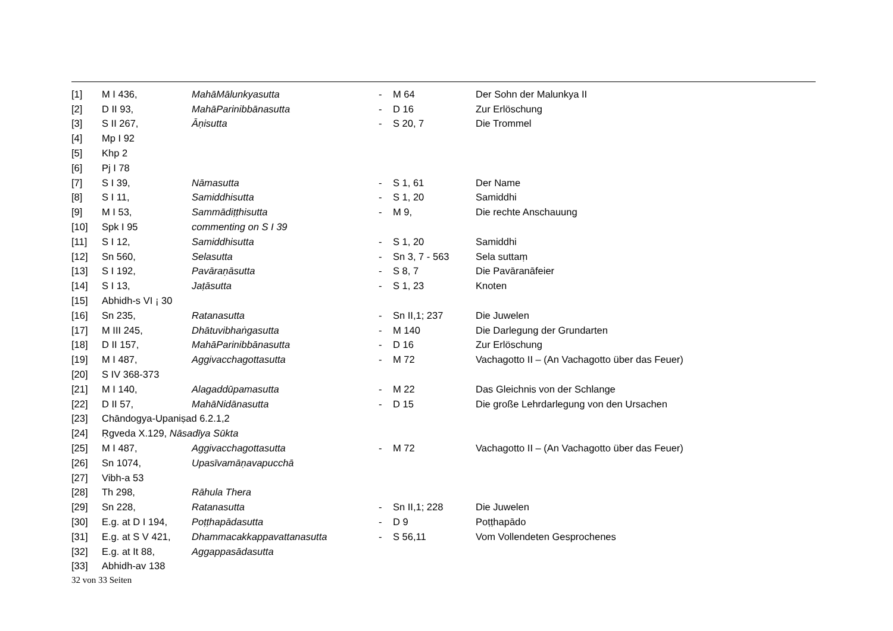| [1] | M I 436, | MahāMālunkyasutta | - | M 64 | Der Sohn der Malunkya II |
| [2] | D II 93, | MahāParinibbānasutta | - | D 16 | Zur Erlöschung |
| [3] | S II 267, | Āṇisutta | - | S 20, 7 | Die Trommel |
| [4] | Mp I 92 | | | | |
| [5] | Khp 2 | | | | |
| [6] | Pj I 78 | | | | |
| [7] | S I 39, | Nāmasutta | - | S 1, 61 | Der Name |
| [8] | S I 11, | Samiddhisutta | - | S 1, 20 | Samiddhi |
| [9] | M I 53, | Sammādiṭṭhisutta | - | M 9, | Die rechte Anschauung |
| [10] | Spk I 95 | commenting on S I 39 | | | |
| [11] | S I 12, | Samiddhisutta | - | S 1, 20 | Samiddhi |
| [12] | Sn 560, | Selasutta | - | Sn 3, 7 - 563 | Sela suttaṃ |
| [13] | S I 192, | Pavāraṇāsutta | - | S 8, 7 | Die Pavāranāfeier |
| [14] | S I 13, | Jaṭāsutta | - | S 1, 23 | Knoten |
| [15] | Abhidh-s VI ¡ 30 | | | | |
| [16] | Sn 235, | Ratanasutta | - | Sn II,1; 237 | Die Juwelen |
| [17] | M III 245, | Dhātuvibhaṅgasutta | - | M 140 | Die Darlegung der Grundarten |
| [18] | D II 157, | MahāParinibbānasutta | - | D 16 | Zur Erlöschung |
| [19] | M I 487, | Aggivacchagottasutta | - | M 72 | Vachagotto II – (An Vachagotto über das Feuer) |
| [20] | S IV 368-373 | | | | |
| [21] | M I 140, | Alagaddūpamasutta | - | M 22 | Das Gleichnis von der Schlange |
| [22] | D II 57, | MahāNidānasutta | - | D 15 | Die große Lehrdarlegung von den Ursachen |
| [23] | Chāndogya-Upaniṣad 6.2.1,2 | | | | |
| [24] | Ṛgveda X.129, Nāsadīya Sūkta | | | | |
| [25] | M I 487, | Aggivacchagottasutta | - | M 72 | Vachagotto II – (An Vachagotto über das Feuer) |
| [26] | Sn 1074, | Upasīvamāṇavapucchā | | | |
| [27] | Vibh-a 53 | | | | |
| [28] | Th 298, | Rāhula Thera | | | |
| [29] | Sn 228, | Ratanasutta | - | Sn II,1; 228 | Die Juwelen |
| [30] | E.g. at D I 194, | Poṭṭhapādasutta | - | D 9 | Poṭṭhapādo |
| [31] | E.g. at S V 421, | Dhammacakkappavattanasutta | - | S 56,11 | Vom Vollendeten Gesprochenes |
| [32] | E.g. at It 88, | Aggappasādasutta | | | |
| [33] | Abhidh-av 138 | | | | |
32 von 33 Seiten